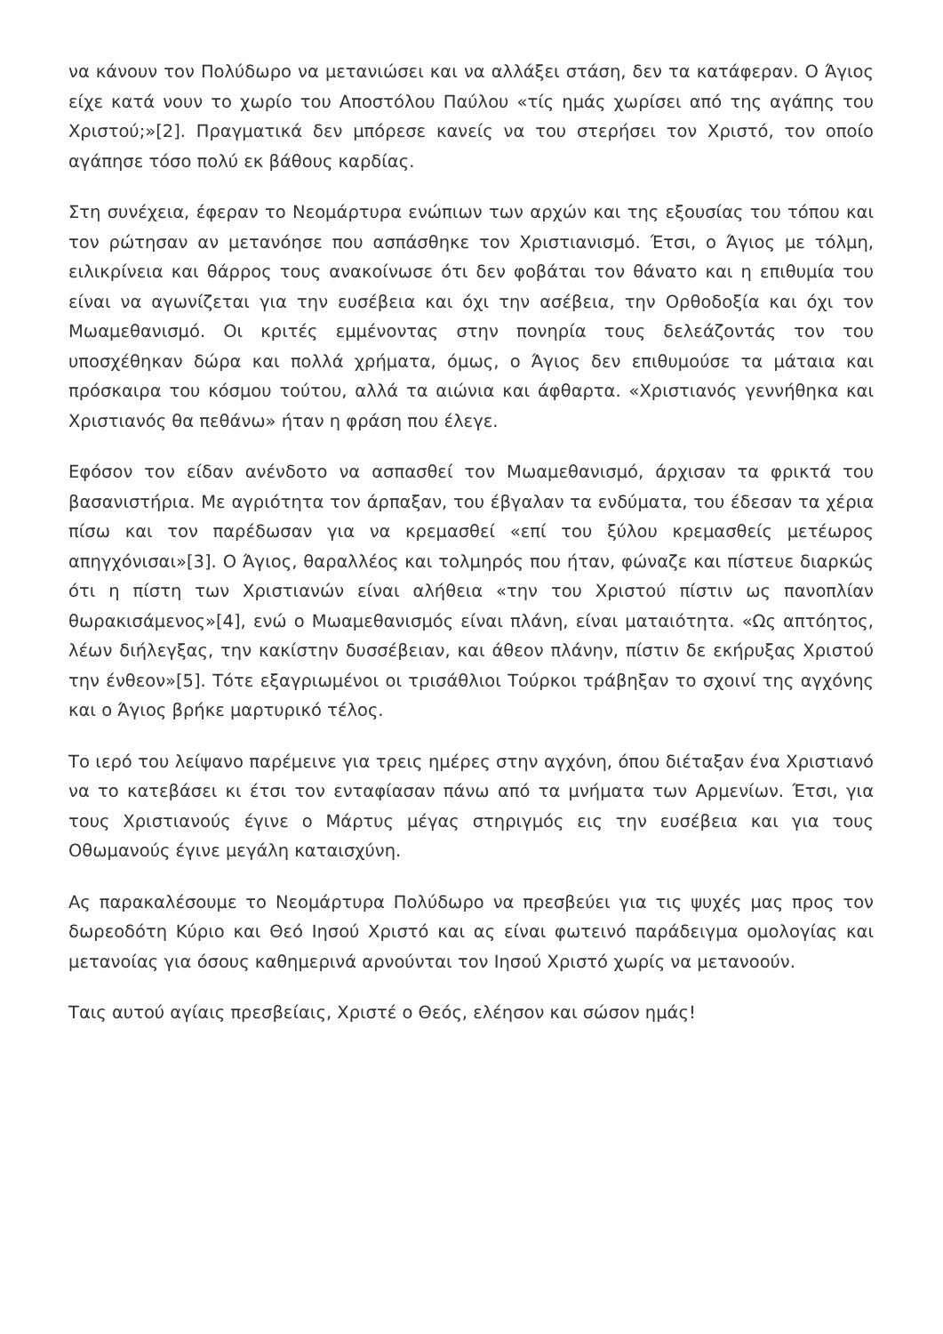να κάνουν τον Πολύδωρο να μετανιώσει και να αλλάξει στάση, δεν τα κατάφεραν. Ο Άγιος είχε κατά νουν το χωρίο του Αποστόλου Παύλου «τίς ημάς χωρίσει από της αγάπης του Χριστού;»[2]. Πραγματικά δεν μπόρεσε κανείς να του στερήσει τον Χριστό, τον οποίο αγάπησε τόσο πολύ εκ βάθους καρδίας.
Στη συνέχεια, έφεραν το Νεομάρτυρα ενώπιων των αρχών και της εξουσίας του τόπου και τον ρώτησαν αν μετανόησε που ασπάσθηκε τον Χριστιανισμό. Έτσι, ο Άγιος με τόλμη, ειλικρίνεια και θάρρος τους ανακοίνωσε ότι δεν φοβάται τον θάνατο και η επιθυμία του είναι να αγωνίζεται για την ευσέβεια και όχι την ασέβεια, την Ορθοδοξία και όχι τον Μωαμεθανισμό. Οι κριτές εμμένοντας στην πονηρία τους δελεάζοντάς τον του υποσχέθηκαν δώρα και πολλά χρήματα, όμως, ο Άγιος δεν επιθυμούσε τα μάταια και πρόσκαιρα του κόσμου τούτου, αλλά τα αιώνια και άφθαρτα. «Χριστιανός γεννήθηκα και Χριστιανός θα πεθάνω» ήταν η φράση που έλεγε.
Εφόσον τον είδαν ανένδοτο να ασπασθεί τον Μωαμεθανισμό, άρχισαν τα φρικτά του βασανιστήρια. Με αγριότητα τον άρπαξαν, του έβγαλαν τα ενδύματα, του έδεσαν τα χέρια πίσω και τον παρέδωσαν για να κρεμασθεί «επί του ξύλου κρεμασθείς μετέωρος απηγχόνισαι»[3]. Ο Άγιος, θαραλλέος και τολμηρός που ήταν, φώναζε και πίστευε διαρκώς ότι η πίστη των Χριστιανών είναι αλήθεια «την του Χριστού πίστιν ως πανοπλίαν θωρακισάμενος»[4], ενώ ο Μωαμεθανισμός είναι πλάνη, είναι ματαιότητα. «Ως απτόητος, λέων διήλεγξας, την κακίστην δυσσέβειαν, και άθεον πλάνην, πίστιν δε εκήρυξας Χριστού την ένθεον»[5]. Τότε εξαγριωμένοι οι τρισάθλιοι Τούρκοι τράβηξαν το σχοινί της αγχόνης και ο Άγιος βρήκε μαρτυρικό τέλος.
Το ιερό του λείψανο παρέμεινε για τρεις ημέρες στην αγχόνη, όπου διέταξαν ένα Χριστιανό να το κατεβάσει κι έτσι τον ενταφίασαν πάνω από τα μνήματα των Αρμενίων. Έτσι, για τους Χριστιανούς έγινε ο Μάρτυς μέγας στηριγμός εις την ευσέβεια και για τους Οθωμανούς έγινε μεγάλη καταισχύνη.
Ας παρακαλέσουμε το Νεομάρτυρα Πολύδωρο να πρεσβεύει για τις ψυχές μας προς τον δωρεοδότη Κύριο και Θεό Ιησού Χριστό και ας είναι φωτεινό παράδειγμα ομολογίας και μετανοίας για όσους καθημερινά αρνούνται τον Ιησού Χριστό χωρίς να μετανοούν.
Ταις αυτού αγίαις πρεσβείαις, Χριστέ ο Θεός, ελέησον και σώσον ημάς!